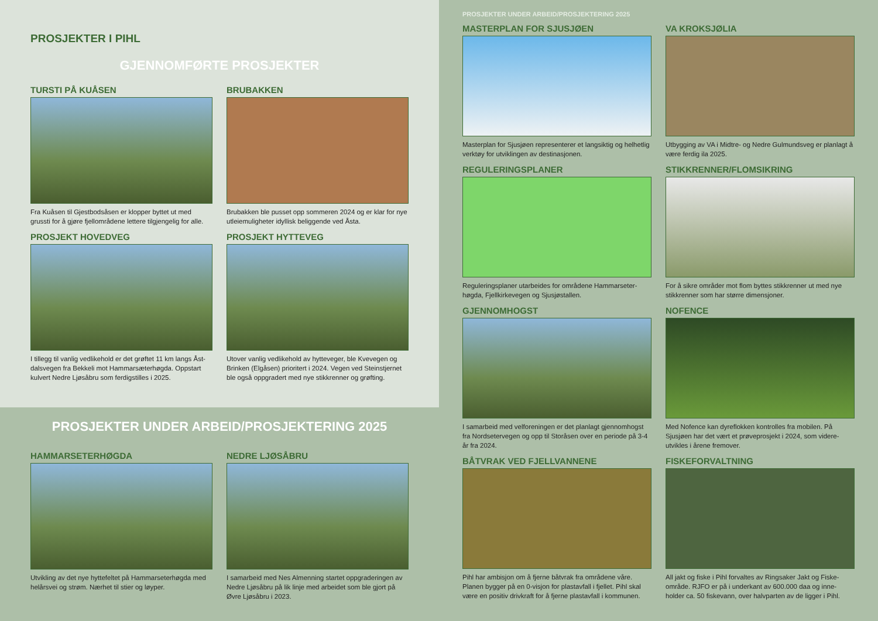PROSJEKTER I PIHL
GJENNOMFØRTE PROSJEKTER
TURSTI PÅ KUÅSEN
Fra Kuåsen til Gjestbodsåsen er klopper byttet ut med grussti for å gjøre fjellområdene lettere tilgjengelig for alle.
BRUBAKKEN
Brubakken ble pusset opp sommeren 2024 og er klar for nye utleiemuligheter idyllisk beliggende ved Åsta.
PROSJEKT HOVEDVEG
I tillegg til vanlig vedlikehold er det grøftet 11 km langs Åst-dalsvegen fra Bekkeli mot Hammarsæterhøgda. Oppstart kulvert Nedre Ljøsåbru som ferdigstilles i 2025.
PROSJEKT HYTTEVEG
Utover vanlig vedlikehold av hytteveger, ble Kvevegen og Brinken (Elgåsen) prioritert i 2024. Vegen ved Steinstjernet ble også oppgradert med nye stikkrenner og grøfting.
PROSJEKTER UNDER ARBEID/PROSJEKTERING 2025
HAMMARSETERHØGDA
Utvikling av det nye hyttefeltet på Hammarseterhøgda med helårsvei og strøm. Nærhet til stier og løyper.
NEDRE LJØSÅBRU
I samarbeid med Nes Almenning startet oppgraderingen av Nedre Ljøsåbru på lik linje med arbeidet som ble gjort på Øvre Ljøsåbru i 2023.
PROSJEKTER UNDER ARBEID/PROSJEKTERING 2025
MASTERPLAN FOR SJUSJØEN
Masterplan for Sjusjøen representerer et langsiktig og helhetlig verktøy for utviklingen av destinasjonen.
VA KROKSJØLIA
Utbygging av VA i Midtre- og Nedre Gulmundsveg er planlagt å være ferdig ila 2025.
REGULERINGSPLANER
Reguleringsplaner utarbeides for områdene Hammarseter-høgda, Fjellkirkevegen og Sjusjøstallen.
STIKKRENNER/FLOMSIKRING
For å sikre områder mot flom byttes stikkrenner ut med nye stikkrenner som har større dimensjoner.
GJENNOMHOGST
I samarbeid med velforeningen er det planlagt gjennomhogst fra Nordsetervegen og opp til Storåsen over en periode på 3-4 år fra 2024.
NOFENCE
Med Nofence kan dyreflokken kontrolles fra mobilen. På Sjusjøen har det vært et prøveprosjekt i 2024, som videre-utvikles i årene fremover.
BÅTVRAK VED FJELLVANNENE
Pihl har ambisjon om å fjerne båtvrak fra områdene våre. Planen bygger på en 0-visjon for plastavfall i fjellet. Pihl skal være en positiv drivkraft for å fjerne plastavfall i kommunen.
FISKEFORVALTNING
All jakt og fiske i Pihl forvaltes av Ringsaker Jakt og Fiske-område. RJFO er på i underkant av 600.000 daa og inne-holder ca. 50 fiskevann, over halvparten av de ligger i Pihl.